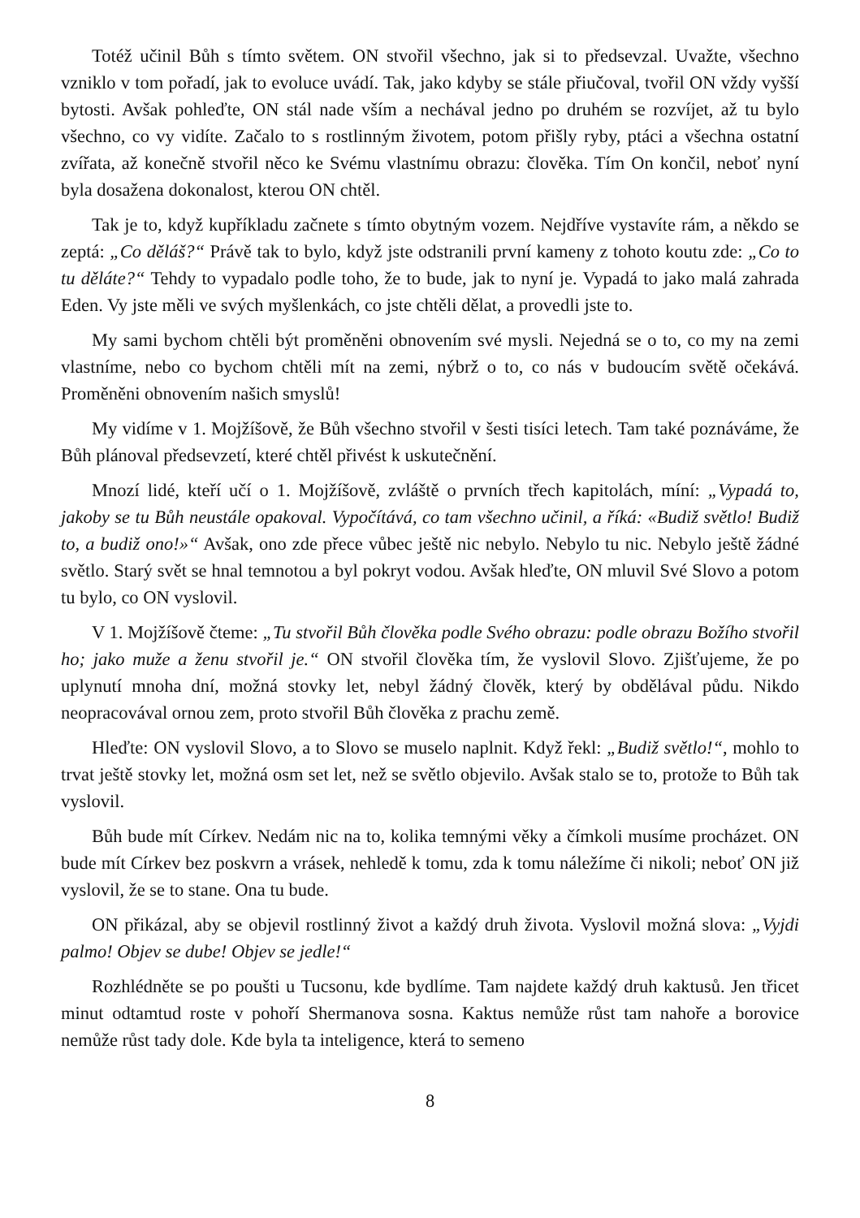Totéž učinil Bůh s tímto světem. ON stvořil všechno, jak si to předsevzal. Uvažte, všechno vzniklo v tom pořadí, jak to evoluce uvádí. Tak, jako kdyby se stále přiučoval, tvořil ON vždy vyšší bytosti. Avšak pohleďte, ON stál nade vším a nechával jedno po druhém se rozvíjet, až tu bylo všechno, co vy vidíte. Začalo to s rostlinným životem, potom přišly ryby, ptáci a všechna ostatní zvířata, až konečně stvořil něco ke Svému vlastnímu obrazu: člověka. Tím On končil, neboť nyní byla dosažena dokonalost, kterou ON chtěl.
Tak je to, když kupříkladu začnete s tímto obytným vozem. Nejdříve vystavíte rám, a někdo se zeptá: „Co děláš?“ Právě tak to bylo, když jste odstranili první kameny z tohoto koutu zde: „Co to tu děláte?“ Tehdy to vypadalo podle toho, že to bude, jak to nyní je. Vypadá to jako malá zahrada Eden. Vy jste měli ve svých myšlenkách, co jste chtěli dělat, a provedli jste to.
My sami bychom chtěli být proměněni obnovením své mysli. Nejedná se o to, co my na zemi vlastníme, nebo co bychom chtěli mít na zemi, nýbrž o to, co nás v budoucím světě očekává. Proměněni obnovením našich smyslů!
My vidíme v 1. Mojžíšově, že Bůh všechno stvořil v šesti tisíci letech. Tam také poznáváme, že Bůh plánoval předsevzetí, které chtěl přivést k uskutečnění.
Mnozí lidé, kteří učí o 1. Mojžíšově, zvláště o prvních třech kapitolách, míní: „Vypadá to, jakoby se tu Bůh neustále opakoval. Vypočítává, co tam všechno učinil, a říká: «Budiž světlo! Budiž to, a budiž ono!»“ Avšak, ono zde přece vůbec ještě nic nebylo. Nebylo tu nic. Nebylo ještě žádné světlo. Starý svět se hnal temnotou a byl pokryt vodou. Avšak hleďte, ON mluvil Své Slovo a potom tu bylo, co ON vyslovil.
V 1. Mojžíšově čteme: „Tu stvořil Bůh člověka podle Svého obrazu: podle obrazu Božího stvořil ho; jako muže a ženu stvořil je.“ ON stvořil člověka tím, že vyslovil Slovo. Zjišťujeme, že po uplynutí mnoha dní, možná stovky let, nebyl žádný člověk, který by obdělával půdu. Nikdo neopracovával ornou zem, proto stvořil Bůh člověka z prachu země.
Hleďte: ON vyslovil Slovo, a to Slovo se muselo naplnit. Když řekl: „Budiž světlo!“, mohlo to trvat ještě stovky let, možná osm set let, než se světlo objevilo. Avšak stalo se to, protože to Bůh tak vyslovil.
Bůh bude mít Církev. Nedám nic na to, kolika temnými věky a čímkoli musíme procházet. ON bude mít Církev bez poskvrn a vrásek, nehledě k tomu, zda k tomu náležíme či nikoli; neboť ON již vyslovil, že se to stane. Ona tu bude.
ON přikázal, aby se objevil rostlinný život a každý druh života. Vyslovil možná slova: „Vyjdi palmo! Objev se dube! Objev se jedle!“
Rozhlédněte se po poušti u Tucsonu, kde bydlíme. Tam najdete každý druh kaktusů. Jen třicet minut odtamtud roste v pohoří Shermanova sosna. Kaktus nemůže růst tam nahoře a borovice nemůže růst tady dole. Kde byla ta inteligence, která to semeno
8